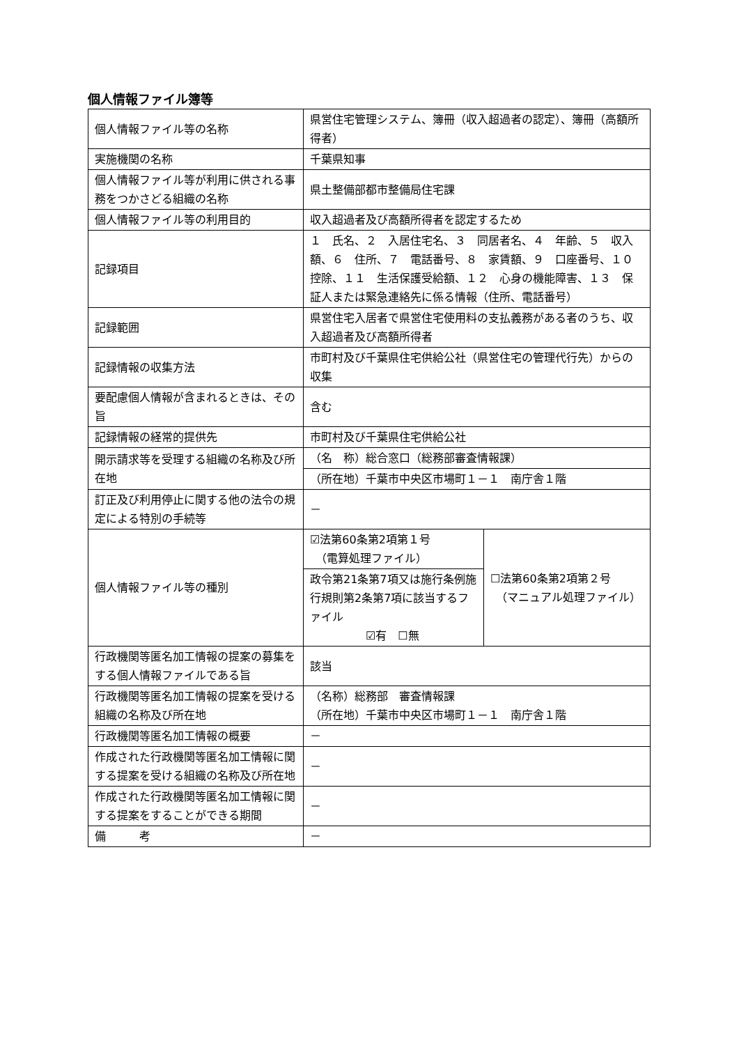個人情報ファイル簿等
| 個人情報ファイル等の名称 | 県営住宅管理システム、簿冊（収入超過者の認定）、簿冊（高額所得者） | |
| 実施機関の名称 | 千葉県知事 | |
| 個人情報ファイル等が利用に供される事務をつかさどる組織の名称 | 県土整備部都市整備局住宅課 | |
| 個人情報ファイル等の利用目的 | 収入超過者及び高額所得者を認定するため | |
| 記録項目 | １ 氏名、２ 入居住宅名、３ 同居者名、４ 年齢、５ 収入額、６ 住所、７ 電話番号、８ 家賃額、９ 口座番号、１０ 控除、１１ 生活保護受給額、１２ 心身の機能障害、１３ 保証人または緊急連絡先に係る情報（住所、電話番号） | |
| 記録範囲 | 県営住宅入居者で県営住宅使用料の支払義務がある者のうち、収入超過者及び高額所得者 | |
| 記録情報の収集方法 | 市町村及び千葉県住宅供給公社（県営住宅の管理代行先）からの収集 | |
| 要配慮個人情報が含まれるときは、その旨 | 含む | |
| 記録情報の経常的提供先 | 市町村及び千葉県住宅供給公社 | |
| 開示請求等を受理する組織の名称及び所在地 | （名 称）総合窓口（総務部審査情報課） | |
| | （所在地）千葉市中央区市場町１－１ 南庁舎１階 | |
| 訂正及び利用停止に関する他の法令の規定による特別の手続等 | － | |
| 個人情報ファイル等の種別 | ☑法第60条第2項第１号 （電算処理ファイル） | ☐法第60条第2項第２号 （マニュアル処理ファイル） |
| | 政令第21条第7項又は施行条例施行規則第2条第7項に該当するファイル ☑有 ☐無 | |
| 行政機関等匿名加工情報の提案の募集をする個人情報ファイルである旨 | 該当 | |
| 行政機関等匿名加工情報の提案を受ける組織の名称及び所在地 | （名称）総務部 審査情報課 （所在地）千葉市中央区市場町１－１ 南庁舎１階 | |
| 行政機関等匿名加工情報の概要 | － | |
| 作成された行政機関等匿名加工情報に関する提案を受ける組織の名称及び所在地 | － | |
| 作成された行政機関等匿名加工情報に関する提案をすることができる期間 | － | |
| 備 考 | － | |